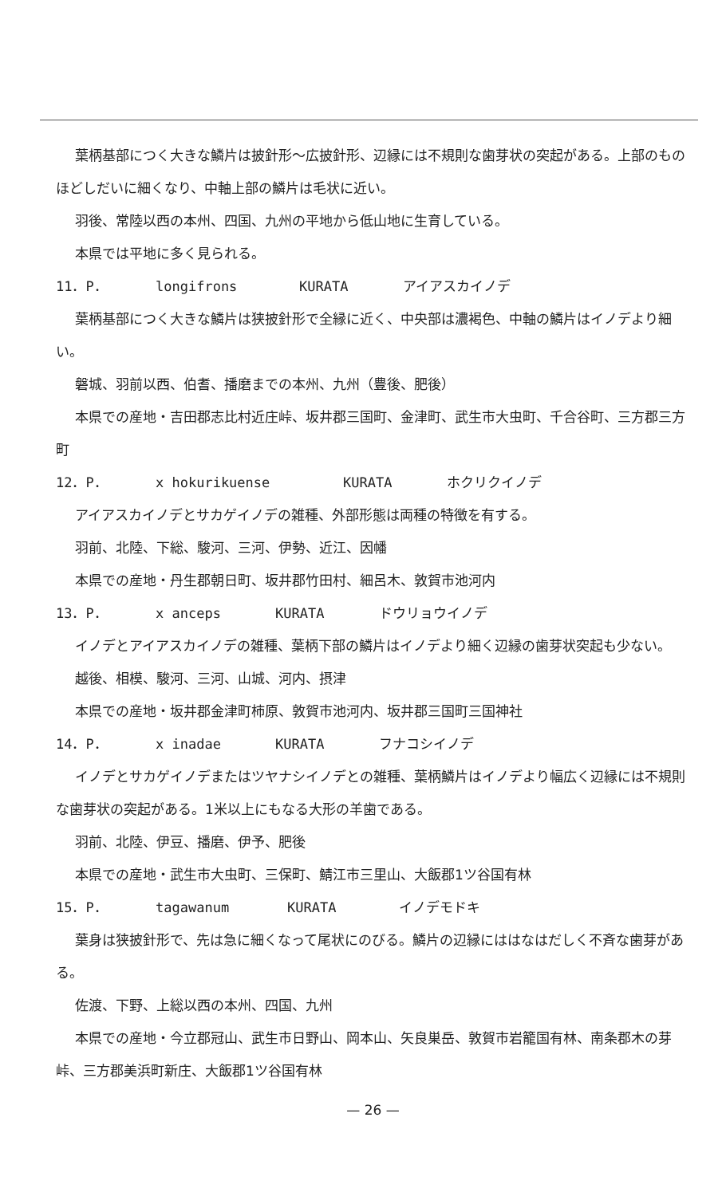葉柄基部につく大きな鱗片は披針形〜広披針形、辺縁には不規則な歯芽状の突起がある。上部のものほどしだいに細くなり、中軸上部の鱗片は毛状に近い。
羽後、常陸以西の本州、四国、九州の平地から低山地に生育している。
本県では平地に多く見られる。
11．P． longifrons KURATA アイアスカイノデ
葉柄基部につく大きな鱗片は狭披針形で全縁に近く、中央部は濃褐色、中軸の鱗片はイノデより細い。
磐城、羽前以西、伯耆、播磨までの本州、九州（豊後、肥後）
本県での産地・吉田郡志比村近庄峠、坂井郡三国町、金津町、武生市大虫町、千合谷町、三方郡三方町
12．P． x hokurikuense KURATA ホクリクイノデ
アイアスカイノデとサカゲイノデの雑種、外部形態は両種の特徴を有する。
羽前、北陸、下総、駿河、三河、伊勢、近江、因幡
本県での産地・丹生郡朝日町、坂井郡竹田村、細呂木、敦賀市池河内
13．P． x anceps KURATA ドウリョウイノデ
イノデとアイアスカイノデの雑種、葉柄下部の鱗片はイノデより細く辺縁の歯芽状突起も少ない。
越後、相模、駿河、三河、山城、河内、摂津
本県での産地・坂井郡金津町柿原、敦賀市池河内、坂井郡三国町三国神社
14．P． x inadae KURATA フナコシイノデ
イノデとサカゲイノデまたはツヤナシイノデとの雑種、葉柄鱗片はイノデより幅広く辺縁には不規則な歯芽状の突起がある。1米以上にもなる大形の羊歯である。
羽前、北陸、伊豆、播磨、伊予、肥後
本県での産地・武生市大虫町、三保町、鯖江市三里山、大飯郡1ツ谷国有林
15．P． tagawanum KURATA イノデモドキ
葉身は狭披針形で、先は急に細くなって尾状にのびる。鱗片の辺縁にははなはだしく不斉な歯芽がある。
佐渡、下野、上総以西の本州、四国、九州
本県での産地・今立郡冠山、武生市日野山、岡本山、矢良巣岳、敦賀市岩籠国有林、南条郡木の芽峠、三方郡美浜町新庄、大飯郡1ツ谷国有林
— 26 —